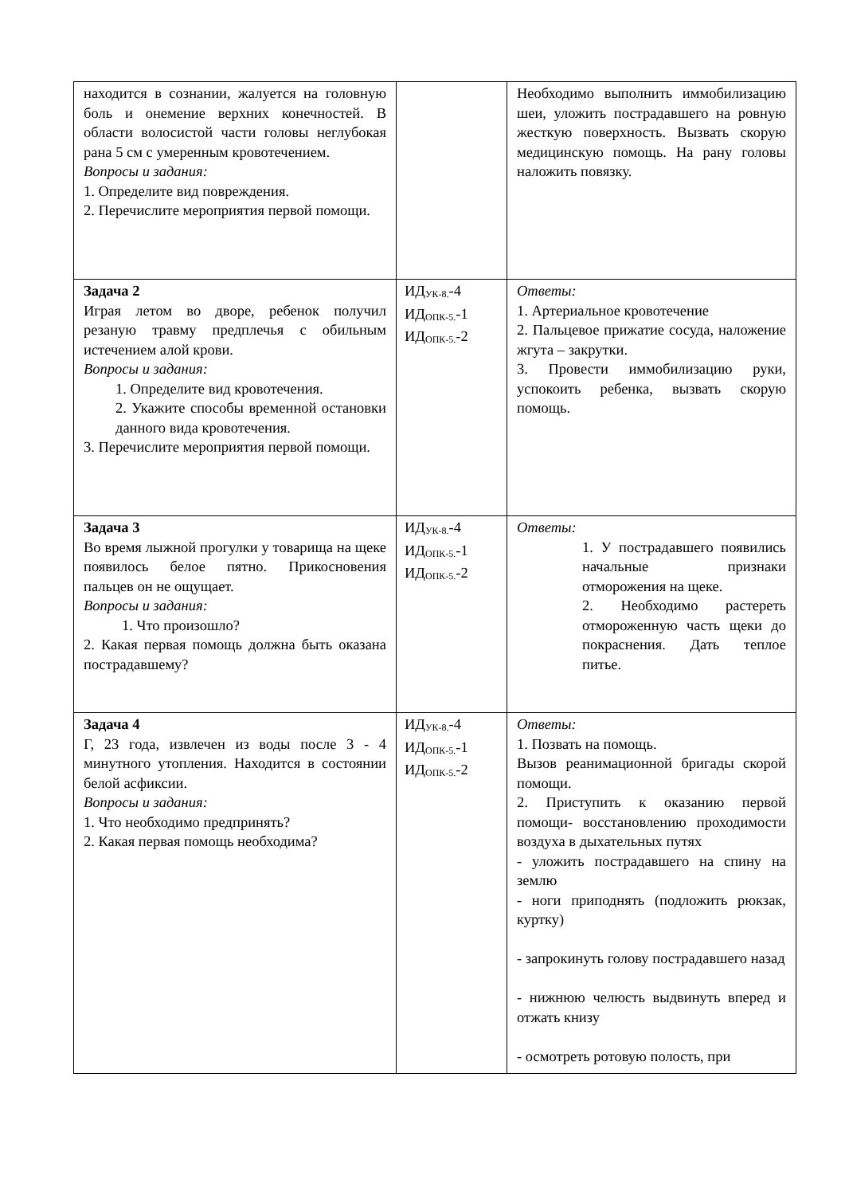| находится в сознании, жалуется на головную боль и онемение верхних конечностей. В области волосистой части головы неглубокая рана 5 см с умеренным кровотечением. Вопросы и задания: 1. Определите вид повреждения. 2. Перечислите мероприятия первой помощи. | | Необходимо выполнить иммобилизацию шеи, уложить пострадавшего на ровную жесткую поверхность. Вызвать скорую медицинскую помощь. На рану головы наложить повязку. |
| Задача 2 Играя летом во дворе, ребенок получил резаную травму предплечья с обильным истечением алой крови. Вопросы и задания: 1. Определите вид кровотечения. 2. Укажите способы временной остановки данного вида кровотечения. 3. Перечислите мероприятия первой помощи. | ИД<sub>УК-8.</sub>-4 ИД<sub>ОПК-5.</sub>-1 ИД<sub>ОПК-5.</sub>-2 | Ответы: 1. Артериальное кровотечение 2. Пальцевое прижатие сосуда, наложение жгута – закрутки. 3. Провести иммобилизацию руки, успокоить ребенка, вызвать скорую помощь. |
| Задача 3 Во время лыжной прогулки у товарища на щеке появилось белое пятно. Прикосновения пальцев он не ощущает. Вопросы и задания: 1. Что произошло? 2. Какая первая помощь должна быть оказана пострадавшему? | ИД<sub>УК-8.</sub>-4 ИД<sub>ОПК-5.</sub>-1 ИД<sub>ОПК-5.</sub>-2 | Ответы: 1. У пострадавшего появились начальные признаки отморожения на щеке. 2. Необходимо растереть отмороженную часть щеки до покраснения. Дать теплое питье. |
| Задача 4 Г, 23 года, извлечен из воды после 3 - 4 минутного утопления. Находится в состоянии белой асфиксии. Вопросы и задания: 1. Что необходимо предпринять? 2. Какая первая помощь необходима? | ИД<sub>УК-8.</sub>-4 ИД<sub>ОПК-5.</sub>-1 ИД<sub>ОПК-5.</sub>-2 | Ответы: 1. Позвать на помощь. Вызов реанимационной бригады скорой помощи. 2. Приступить к оказанию первой помощи- восстановлению проходимости воздуха в дыхательных путях - уложить пострадавшего на спину на землю - ноги приподнять (подложить рюкзак, куртку) - запрокинуть голову пострадавшего назад - нижнюю челюсть выдвинуть вперед и отжать книзу - осмотреть ротовую полость, при |